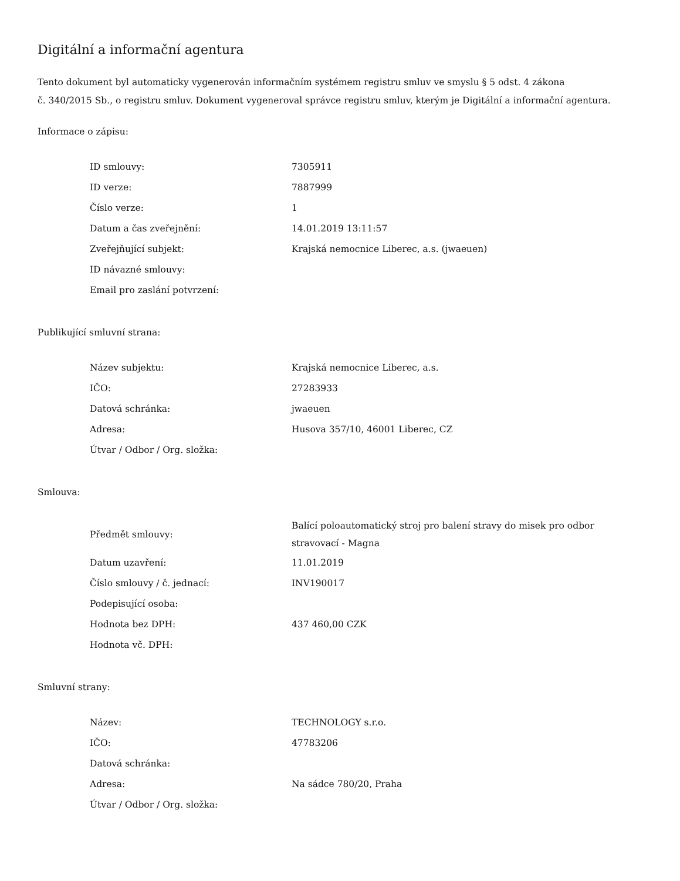Digitální a informační agentura
Tento dokument byl automaticky vygenerován informačním systémem registru smluv ve smyslu § 5 odst. 4 zákona
č. 340/2015 Sb., o registru smluv. Dokument vygeneroval správce registru smluv, kterým je Digitální a informační agentura.
Informace o zápisu:
| ID smlouvy: | 7305911 |
| ID verze: | 7887999 |
| Číslo verze: | 1 |
| Datum a čas zveřejnění: | 14.01.2019 13:11:57 |
| Zveřejňující subjekt: | Krajská nemocnice Liberec, a.s. (jwaeuen) |
| ID návazné smlouvy: | |
| Email pro zaslání potvrzení: | |
Publikující smluvní strana:
| Název subjektu: | Krajská nemocnice Liberec, a.s. |
| IČO: | 27283933 |
| Datová schránka: | jwaeuen |
| Adresa: | Husova 357/10, 46001 Liberec, CZ |
| Útvar / Odbor / Org. složka: | |
Smlouva:
| Předmět smlouvy: | Balící poloautomatický stroj pro balení stravy do misek pro odbor stravovací - Magna |
| Datum uzavření: | 11.01.2019 |
| Číslo smlouvy / č. jednací: | INV190017 |
| Podepisující osoba: | |
| Hodnota bez DPH: | 437 460,00 CZK |
| Hodnota vč. DPH: | |
Smluvní strany:
| Název: | TECHNOLOGY s.r.o. |
| IČO: | 47783206 |
| Datová schránka: | |
| Adresa: | Na sádce 780/20, Praha |
| Útvar / Odbor / Org. složka: | |